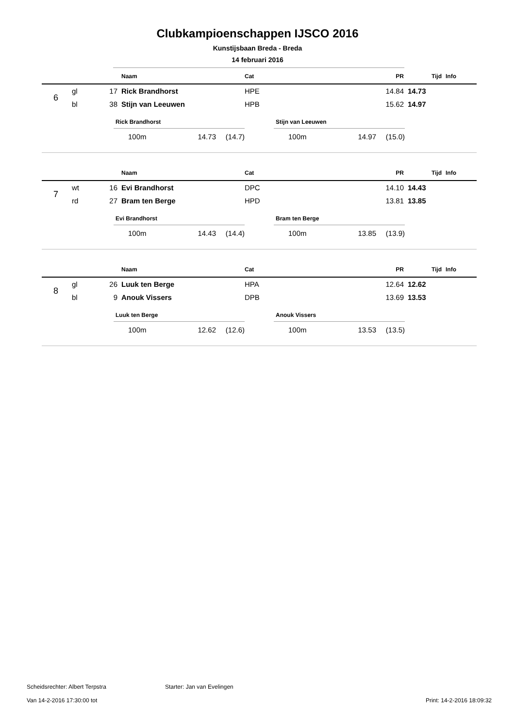Clubkampioenschappen IJSCO 2016
Kunstijsbaan Breda - Breda
14 februari 2016
| | | | Naam | Cat | PR | Tijd | Info |
| --- | --- | --- | --- | --- | --- | --- | --- |
| 6 | gl | 17 | Rick Brandhorst | HPE | 14.84 | 14.73 | |
| | bl | 38 | Stijn van Leeuwen | HPB | 15.62 | 14.97 | |
Rick Brandhorst
100m 14.73 (14.7)
Stijn van Leeuwen
100m 14.97 (15.0)
| | | | Naam | Cat | PR | Tijd | Info |
| --- | --- | --- | --- | --- | --- | --- | --- |
| 7 | wt | 16 | Evi Brandhorst | DPC | 14.10 | 14.43 | |
| | rd | 27 | Bram ten Berge | HPD | 13.81 | 13.85 | |
Evi Brandhorst
100m 14.43 (14.4)
Bram ten Berge
100m 13.85 (13.9)
| | | | Naam | Cat | PR | Tijd | Info |
| --- | --- | --- | --- | --- | --- | --- | --- |
| 8 | gl | 26 | Luuk ten Berge | HPA | 12.64 | 12.62 | |
| | bl | 9 | Anouk Vissers | DPB | 13.69 | 13.53 | |
Luuk ten Berge
100m 12.62 (12.6)
Anouk Vissers
100m 13.53 (13.5)
Scheidsrechter: Albert Terpstra Starter: Jan van Evelingen
Van 14-2-2016 17:30:00 tot Print: 14-2-2016 18:09:32